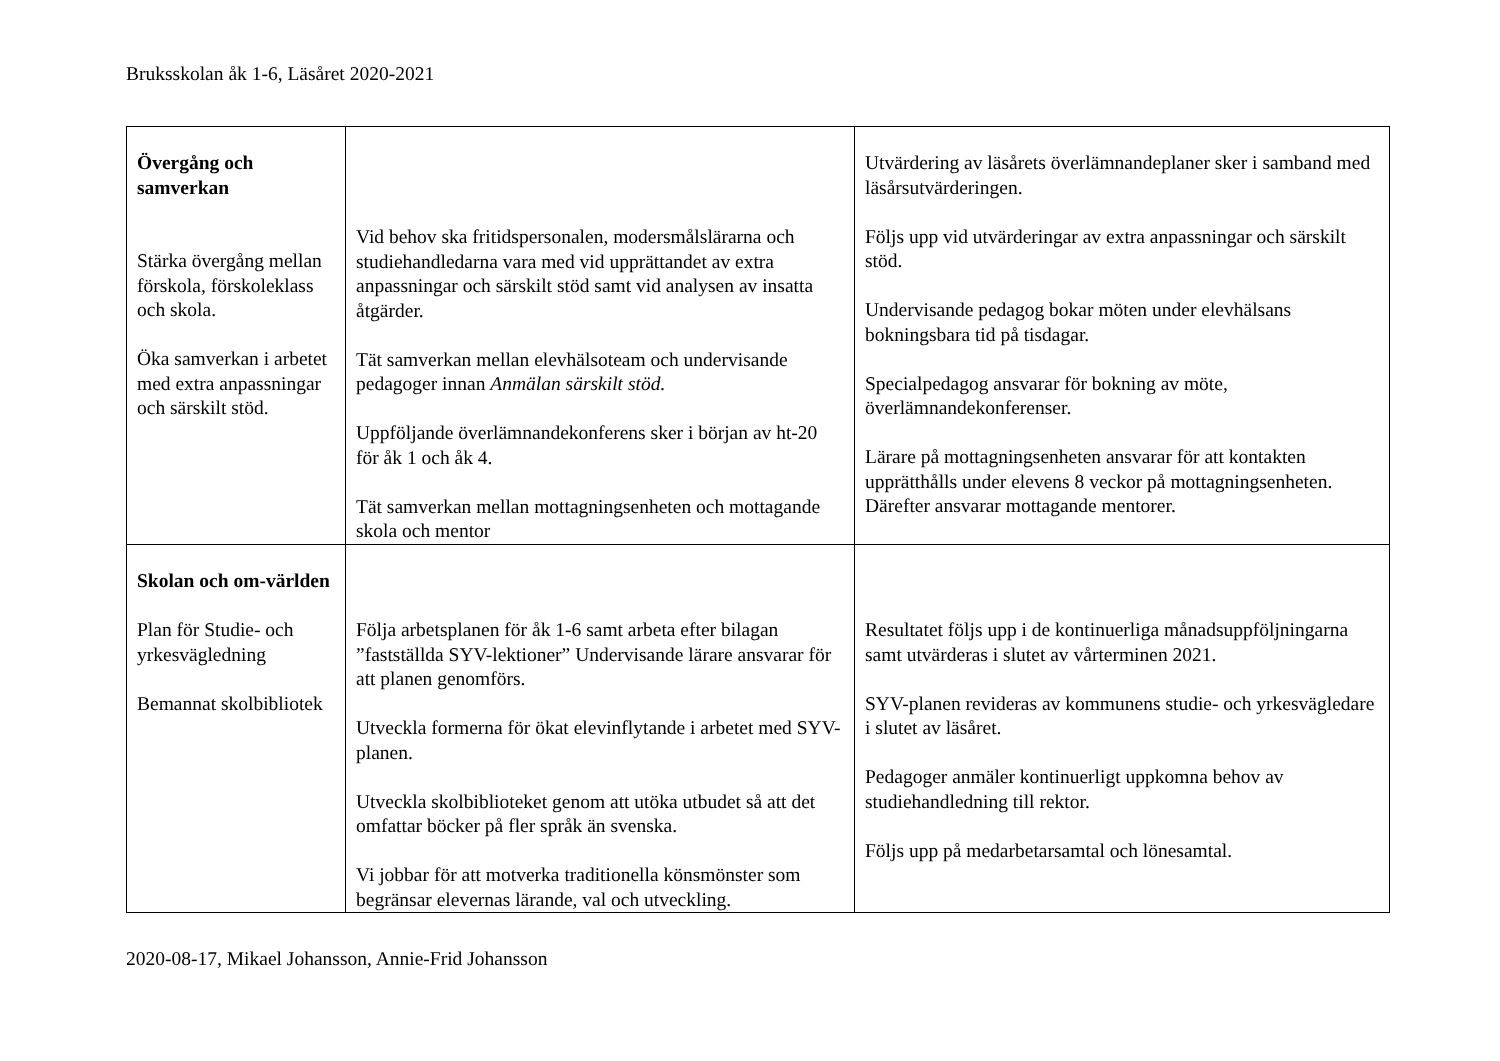Bruksskolan åk 1-6, Läsåret 2020-2021
| Övergång och samverkan Stärka övergång mellan förskola, förskoleklass och skola. Öka samverkan i arbetet med extra anpassningar och särskilt stöd. | Vid behov ska fritidspersonalen, modersmålslärarna och studiehandledarna vara med vid upprättandet av extra anpassningar och särskilt stöd samt vid analysen av insatta åtgärder. Tät samverkan mellan elevhälsoteam och undervisande pedagoger innan Anmälan särskilt stöd. Uppföljande överlämnandekonferens sker i början av ht-20 för åk 1 och åk 4. Tät samverkan mellan mottagningsenheten och mottagande skola och mentor | Utvärdering av läsårets överlämnandeplaner sker i samband med läsårsutvärderingen. Följs upp vid utvärderingar av extra anpassningar och särskilt stöd. Undervisande pedagog bokar möten under elevhälsans bokningsbara tid på tisdagar. Specialpedagog ansvarar för bokning av möte, överlämnandekonferenser. Lärare på mottagningsenheten ansvarar för att kontakten upprätthålls under elevens 8 veckor på mottagningsenheten. Därefter ansvarar mottagande mentorer. |
| Skolan och om-världen Plan för Studie- och yrkesvägledning Bemannat skolbibliotek | Följa arbetsplanen för åk 1-6 samt arbeta efter bilagan ”fastställda SYV-lektioner” Undervisande lärare ansvarar för att planen genomförs. Utveckla formerna för ökat elevinflytande i arbetet med SYV-planen. Utveckla skolbiblioteket genom att utöka utbudet så att det omfattar böcker på fler språk än svenska. Vi jobbar för att motverka traditionella könsmönster som begränsar elevernas lärande, val och utveckling. | Resultatet följs upp i de kontinuerliga månadsuppföljningarna samt utvärderas i slutet av vårterminen 2021. SYV-planen revideras av kommunens studie- och yrkesvägledare i slutet av läsåret. Pedagoger anmäler kontinuerligt uppkomna behov av studiehandledning till rektor. Följs upp på medarbetarsamtal och lönesamtal. |
2020-08-17, Mikael Johansson, Annie-Frid Johansson